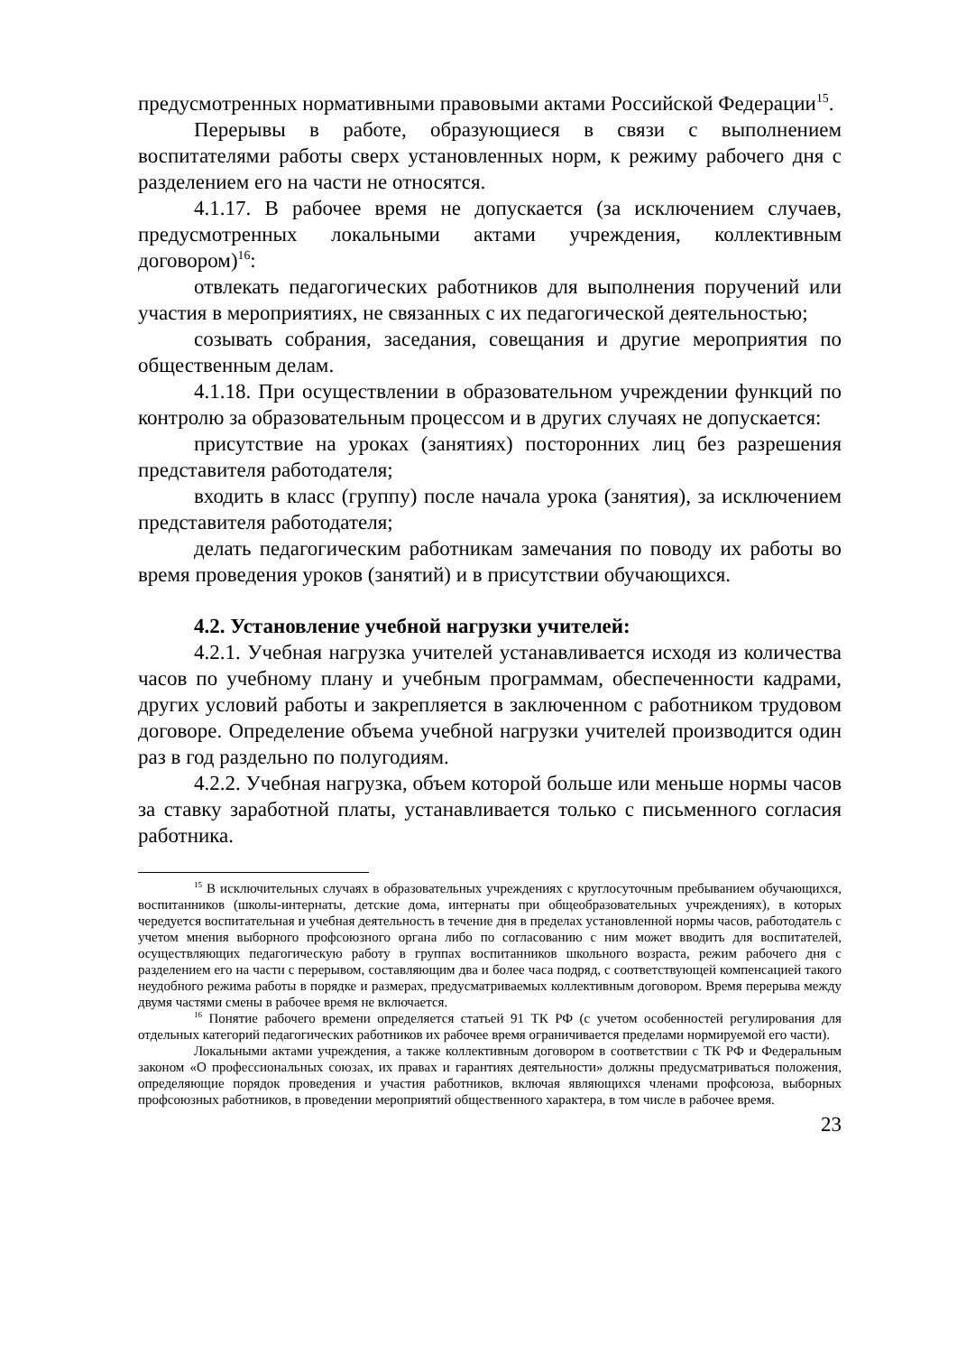предусмотренных нормативными правовыми актами Российской Федерации<sup>15</sup>.
Перерывы в работе, образующиеся в связи с выполнением воспитателями работы сверх установленных норм, к режиму рабочего дня с разделением его на части не относятся.
4.1.17. В рабочее время не допускается (за исключением случаев, предусмотренных локальными актами учреждения, коллективным договором)<sup>16</sup>:
отвлекать педагогических работников для выполнения поручений или участия в мероприятиях, не связанных с их педагогической деятельностью;
созывать собрания, заседания, совещания и другие мероприятия по общественным делам.
4.1.18. При осуществлении в образовательном учреждении функций по контролю за образовательным процессом и в других случаях не допускается:
присутствие на уроках (занятиях) посторонних лиц без разрешения представителя работодателя;
входить в класс (группу) после начала урока (занятия), за исключением представителя работодателя;
делать педагогическим работникам замечания по поводу их работы во время проведения уроков (занятий) и в присутствии обучающихся.
4.2. Установление учебной нагрузки учителей:
4.2.1. Учебная нагрузка учителей устанавливается исходя из количества часов по учебному плану и учебным программам, обеспеченности кадрами, других условий работы и закрепляется в заключенном с работником трудовом договоре. Определение объема учебной нагрузки учителей производится один раз в год раздельно по полугодиям.
4.2.2. Учебная нагрузка, объем которой больше или меньше нормы часов за ставку заработной платы, устанавливается только с письменного согласия работника.
<sup>15</sup> В исключительных случаях в образовательных учреждениях с круглосуточным пребыванием обучающихся, воспитанников (школы-интернаты, детские дома, интернаты при общеобразовательных учреждениях), в которых чередуется воспитательная и учебная деятельность в течение дня в пределах установленной нормы часов, работодатель с учетом мнения выборного профсоюзного органа либо по согласованию с ним может вводить для воспитателей, осуществляющих педагогическую работу в группах воспитанников школьного возраста, режим рабочего дня с разделением его на части с перерывом, составляющим два и более часа подряд, с соответствующей компенсацией такого неудобного режима работы в порядке и размерах, предусматриваемых коллективным договором. Время перерыва между двумя частями смены в рабочее время не включается.
<sup>16</sup> Понятие рабочего времени определяется статьей 91 ТК РФ (с учетом особенностей регулирования для отдельных категорий педагогических работников их рабочее время ограничивается пределами нормируемой его части).
Локальными актами учреждения, а также коллективным договором в соответствии с ТК РФ и Федеральным законом «О профессиональных союзах, их правах и гарантиях деятельности» должны предусматриваться положения, определяющие порядок проведения и участия работников, включая являющихся членами профсоюза, выборных профсоюзных работников, в проведении мероприятий общественного характера, в том числе в рабочее время.
23